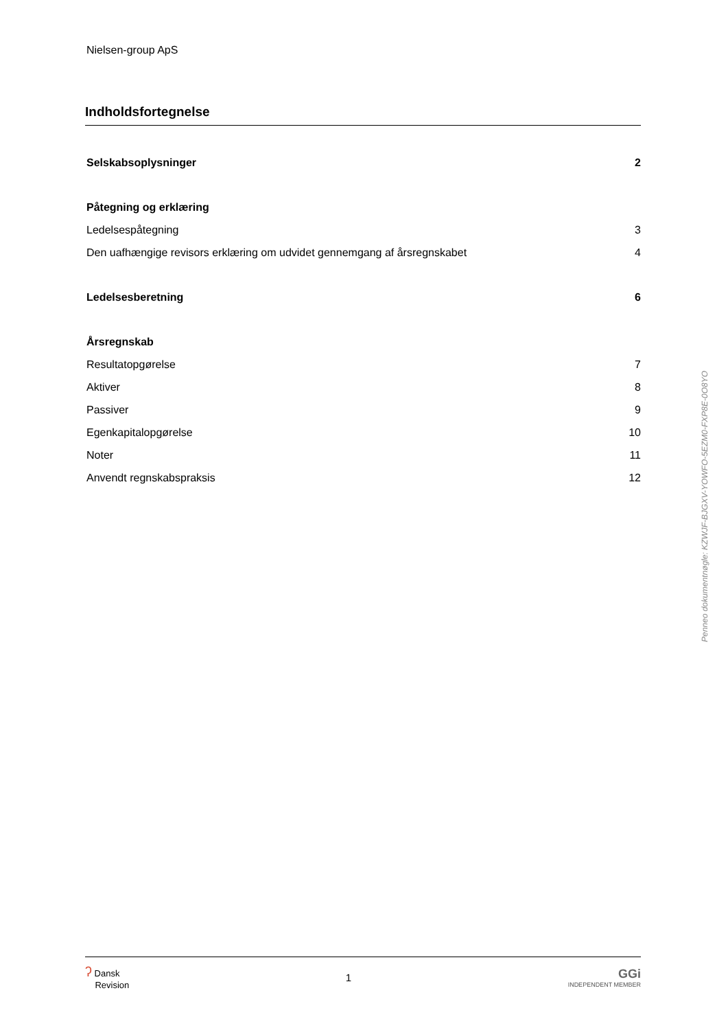Nielsen-group ApS
Indholdsfortegnelse
Selskabsoplysninger 2
Påtegning og erklæring
Ledelsespåtegning 3
Den uafhængige revisors erklæring om udvidet gennemgang af årsregnskabet 4
Ledelsesberetning 6
Årsregnskab
Resultatopgørelse 7
Aktiver 8
Passiver 9
Egenkapitalopgørelse 10
Noter 11
Anvendt regnskabspraksis 12
Penneo dokumentnøgle: KZWJF-BJGXV-YOWFO-5EZM0-FXP8E-0O8YO
ʔ Dansk
Revision
1
GGi
INDEPENDENT MEMBER